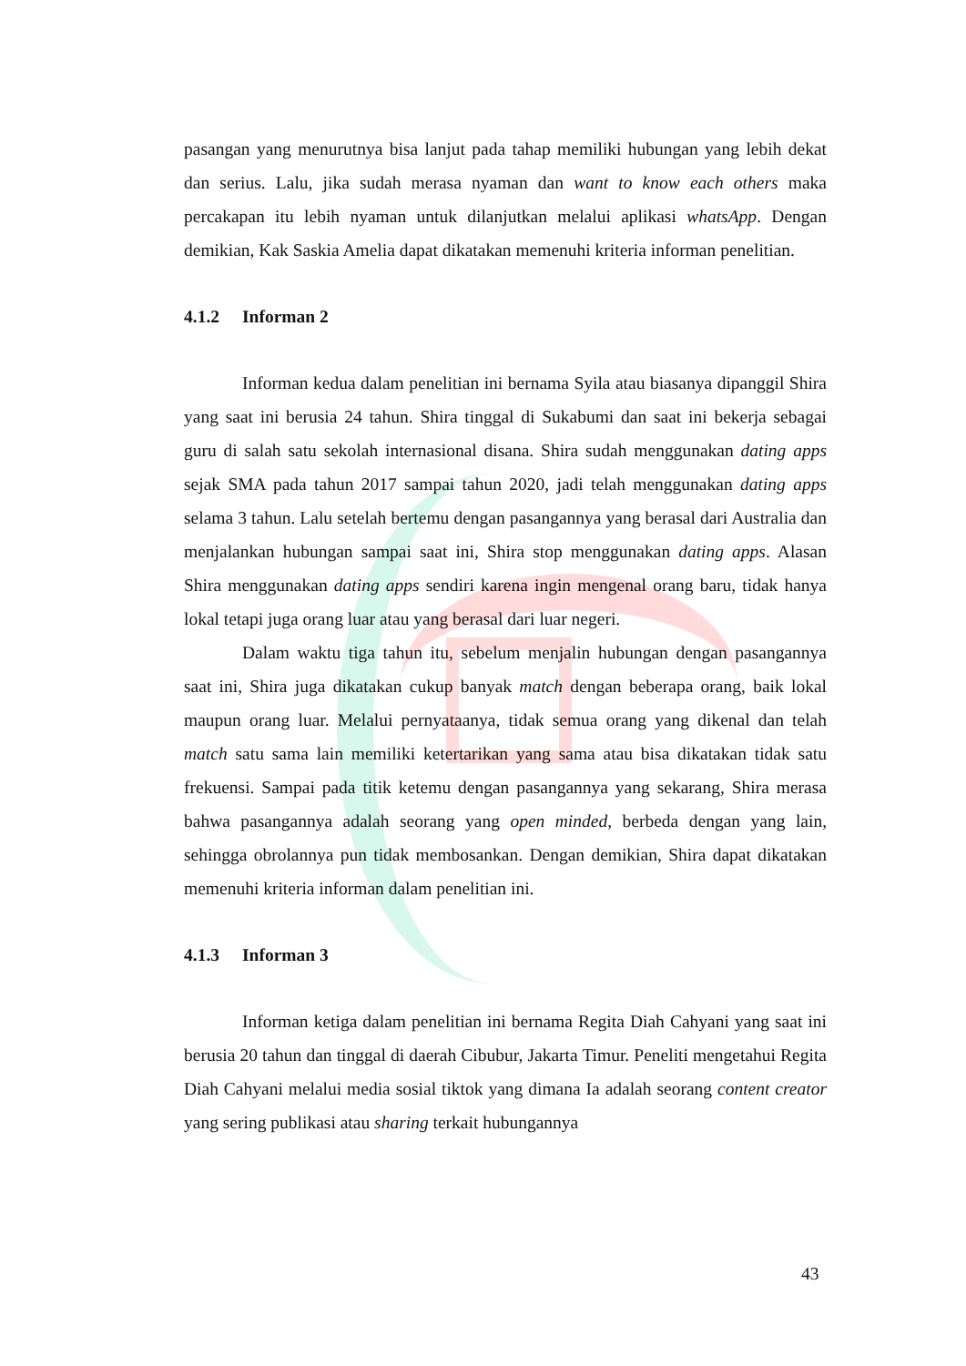pasangan yang menurutnya bisa lanjut pada tahap memiliki hubungan yang lebih dekat dan serius. Lalu, jika sudah merasa nyaman dan want to know each others maka percakapan itu lebih nyaman untuk dilanjutkan melalui aplikasi whatsApp. Dengan demikian, Kak Saskia Amelia dapat dikatakan memenuhi kriteria informan penelitian.
4.1.2 Informan 2
Informan kedua dalam penelitian ini bernama Syila atau biasanya dipanggil Shira yang saat ini berusia 24 tahun. Shira tinggal di Sukabumi dan saat ini bekerja sebagai guru di salah satu sekolah internasional disana. Shira sudah menggunakan dating apps sejak SMA pada tahun 2017 sampai tahun 2020, jadi telah menggunakan dating apps selama 3 tahun. Lalu setelah bertemu dengan pasangannya yang berasal dari Australia dan menjalankan hubungan sampai saat ini, Shira stop menggunakan dating apps. Alasan Shira menggunakan dating apps sendiri karena ingin mengenal orang baru, tidak hanya lokal tetapi juga orang luar atau yang berasal dari luar negeri.
Dalam waktu tiga tahun itu, sebelum menjalin hubungan dengan pasangannya saat ini, Shira juga dikatakan cukup banyak match dengan beberapa orang, baik lokal maupun orang luar. Melalui pernyataanya, tidak semua orang yang dikenal dan telah match satu sama lain memiliki ketertarikan yang sama atau bisa dikatakan tidak satu frekuensi. Sampai pada titik ketemu dengan pasangannya yang sekarang, Shira merasa bahwa pasangannya adalah seorang yang open minded, berbeda dengan yang lain, sehingga obrolannya pun tidak membosankan. Dengan demikian, Shira dapat dikatakan memenuhi kriteria informan dalam penelitian ini.
4.1.3 Informan 3
Informan ketiga dalam penelitian ini bernama Regita Diah Cahyani yang saat ini berusia 20 tahun dan tinggal di daerah Cibubur, Jakarta Timur. Peneliti mengetahui Regita Diah Cahyani melalui media sosial tiktok yang dimana Ia adalah seorang content creator yang sering publikasi atau sharing terkait hubungannya
43